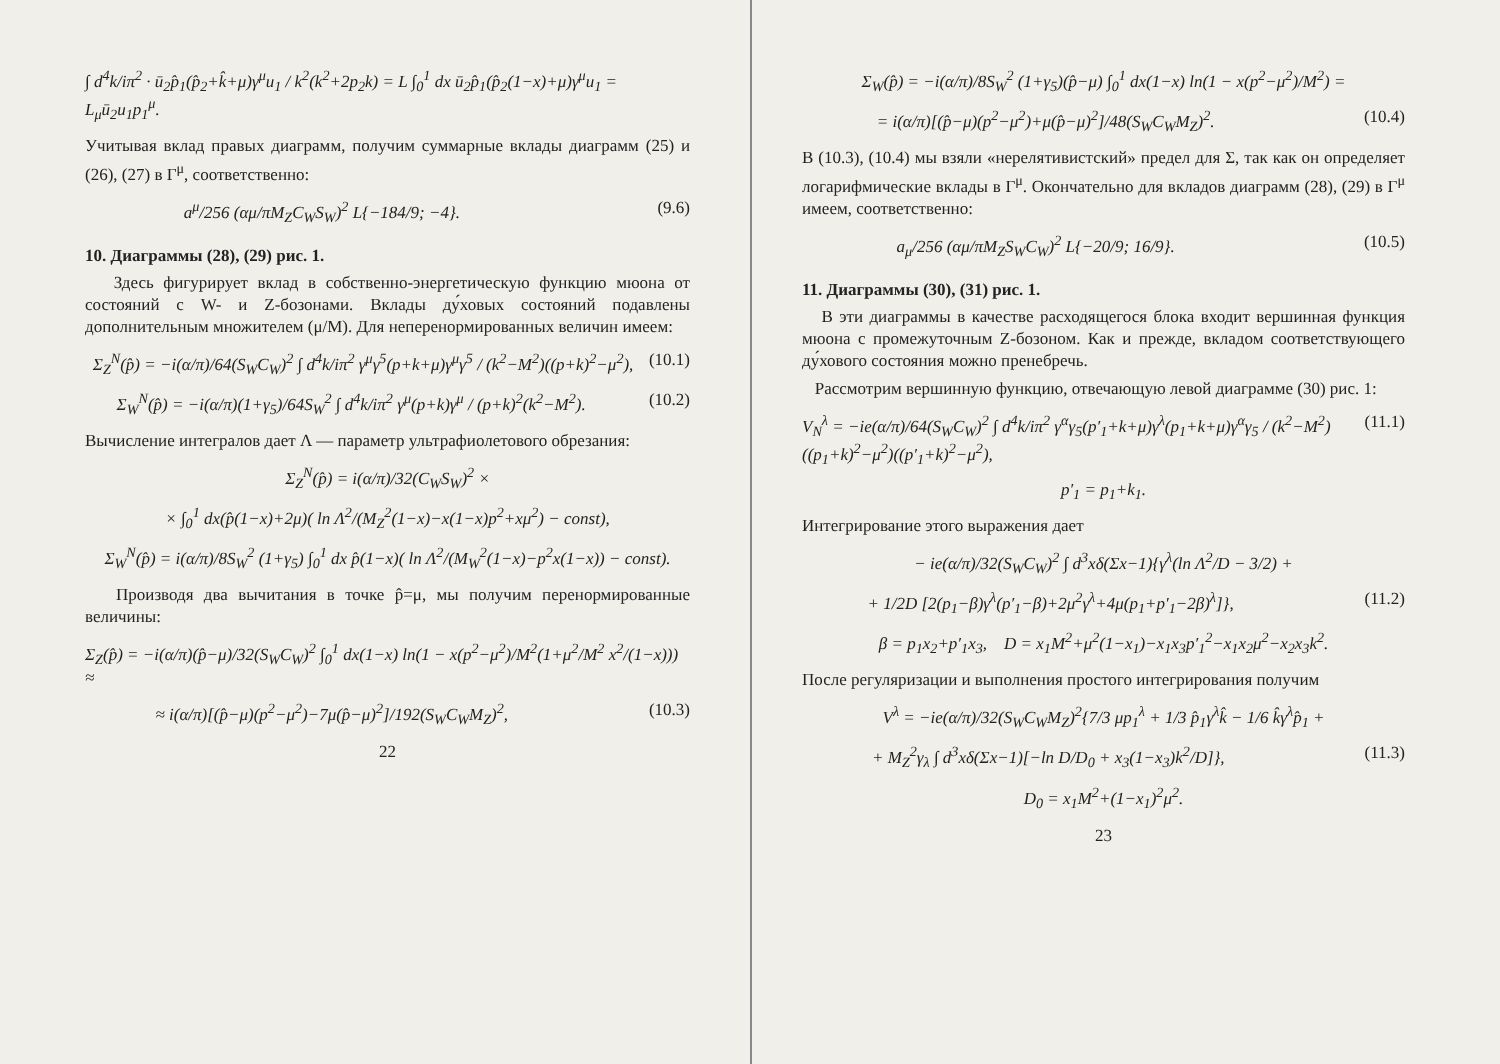∫ d<sup>4</sup>k/iπ<sup>2</sup> · ū<sub>2</sub>p̂<sub>1</sub>(p̂<sub>2</sub>+k̂+μ)γ<sup>μ</sup>u<sub>1</sub> / k<sup>2</sup>(k<sup>2</sup>+2p<sub>2</sub>k) = L ∫<sub>0</sub><sup>1</sup> dx ū<sub>2</sub>p̂<sub>1</sub>(p̂<sub>2</sub>(1−x)+μ)γ<sup>μ</sup>u<sub>1</sub> = L<sub>μ</sub>ū<sub>2</sub>u<sub>1</sub>p<sub>1</sub><sup>μ</sup>.
Учитывая вклад правых диаграмм, получим суммарные вклады диаграмм (25) и (26), (27) в Γ<sup>μ</sup>, соответственно:
a<sup>μ</sup>/256 (αμ/πM<sub>Z</sub>C<sub>W</sub>S<sub>W</sub>)<sup>2</sup> L{−184/9; −4}. (9.6)
10. Диаграммы (28), (29) рис. 1.
Здесь фигурирует вклад в собственно-энергетическую функцию мюона от состояний с W- и Z-бозонами. Вклады ду́ховых состояний подавлены дополнительным множителем (μ/M). Для неперенормированных величин имеем:
Σ<sub>Z</sub><sup>N</sup>(p̂) = −i(α/π)/64(S<sub>W</sub>C<sub>W</sub>)<sup>2</sup> ∫ d<sup>4</sup>k/iπ<sup>2</sup> γ<sup>μ</sup>γ<sup>5</sup>(p+k+μ)γ<sup>μ</sup>γ<sup>5</sup> / (k<sup>2</sup>−M<sup>2</sup>)((p+k)<sup>2</sup>−μ<sup>2</sup>), (10.1)
Σ<sub>W</sub><sup>N</sup>(p̂) = −i(α/π)(1+γ<sub>5</sub>)/64S<sub>W</sub><sup>2</sup> ∫ d<sup>4</sup>k/iπ<sup>2</sup> γ<sup>μ</sup>(p+k)γ<sup>μ</sup> / (p+k)<sup>2</sup>(k<sup>2</sup>−M<sup>2</sup>). (10.2)
Вычисление интегралов дает Λ — параметр ультрафиолетового обрезания:
Σ<sub>Z</sub><sup>N</sup>(p̂) = i(α/π)/32(C<sub>W</sub>S<sub>W</sub>)<sup>2</sup> ×
× ∫<sub>0</sub><sup>1</sup> dx(p̂(1−x)+2μ)( ln Λ<sup>2</sup>/(M<sub>Z</sub><sup>2</sup>(1−x)−x(1−x)p<sup>2</sup>+xμ<sup>2</sup>) − const),
Σ<sub>W</sub><sup>N</sup>(p̂) = i(α/π)/8S<sub>W</sub><sup>2</sup> (1+γ<sub>5</sub>) ∫<sub>0</sub><sup>1</sup> dx p̂(1−x)( ln Λ<sup>2</sup>/(M<sub>W</sub><sup>2</sup>(1−x)−p<sup>2</sup>x(1−x)) − const).
Производя два вычитания в точке p̂=μ, мы получим перенормированные величины:
Σ<sub>Z</sub>(p̂) = −i(α/π)(p̂−μ)/32(S<sub>W</sub>C<sub>W</sub>)<sup>2</sup> ∫<sub>0</sub><sup>1</sup> dx(1−x) ln(1 − x(p<sup>2</sup>−μ<sup>2</sup>)/M<sup>2</sup>(1+μ<sup>2</sup>/M<sup>2</sup> x<sup>2</sup>/(1−x))) ≈
≈ i(α/π)[(p̂−μ)(p<sup>2</sup>−μ<sup>2</sup>)−7μ(p̂−μ)<sup>2</sup>]/192(S<sub>W</sub>C<sub>W</sub>M<sub>Z</sub>)<sup>2</sup>, (10.3)
22
Σ<sub>W</sub>(p̂) = −i(α/π)/8S<sub>W</sub><sup>2</sup> (1+γ<sub>5</sub>)(p̂−μ) ∫<sub>0</sub><sup>1</sup> dx(1−x) ln(1 − x(p<sup>2</sup>−μ<sup>2</sup>)/M<sup>2</sup>) =
= i(α/π)[(p̂−μ)(p<sup>2</sup>−μ<sup>2</sup>)+μ(p̂−μ)<sup>2</sup>]/48(S<sub>W</sub>C<sub>W</sub>M<sub>Z</sub>)<sup>2</sup>. (10.4)
В (10.3), (10.4) мы взяли «нерелятивистский» предел для Σ, так как он определяет логарифмические вклады в Γ<sup>μ</sup>. Окончательно для вкладов диаграмм (28), (29) в Γ<sup>μ</sup> имеем, соответственно:
a<sub>μ</sub>/256 (αμ/πM<sub>Z</sub>S<sub>W</sub>C<sub>W</sub>)<sup>2</sup> L{−20/9; 16/9}. (10.5)
11. Диаграммы (30), (31) рис. 1.
В эти диаграммы в качестве расходящегося блока входит вершинная функция мюона с промежуточным Z-бозоном. Как и прежде, вкладом соответствующего ду́хового состояния можно пренебречь.
Рассмотрим вершинную функцию, отвечающую левой диаграмме (30) рис. 1:
V<sub>N</sub><sup>λ</sup> = −ie(α/π)/64(S<sub>W</sub>C<sub>W</sub>)<sup>2</sup> ∫ d<sup>4</sup>k/iπ<sup>2</sup> γ<sup>α</sup>γ<sub>5</sub>(p′<sub>1</sub>+k+μ)γ<sup>λ</sup>(p<sub>1</sub>+k+μ)γ<sup>α</sup>γ<sub>5</sub> / (k<sup>2</sup>−M<sup>2</sup>)((p<sub>1</sub>+k)<sup>2</sup>−μ<sup>2</sup>)((p′<sub>1</sub>+k)<sup>2</sup>−μ<sup>2</sup>), (11.1)
p′<sub>1</sub> = p<sub>1</sub>+k<sub>1</sub>.
Интегрирование этого выражения дает
− ie(α/π)/32(S<sub>W</sub>C<sub>W</sub>)<sup>2</sup> ∫ d<sup>3</sup>xδ(Σx−1){γ<sup>λ</sup>(ln Λ<sup>2</sup>/D − 3/2) +
+ 1/2D [2(p<sub>1</sub>−β)γ<sup>λ</sup>(p′<sub>1</sub>−β)+2μ<sup>2</sup>γ<sup>λ</sup>+4μ(p<sub>1</sub>+p′<sub>1</sub>−2β)<sup>λ</sup>]}, (11.2)
β = p<sub>1</sub>x<sub>2</sub>+p′<sub>1</sub>x<sub>3</sub>, D = x<sub>1</sub>M<sup>2</sup>+μ<sup>2</sup>(1−x<sub>1</sub>)−x<sub>1</sub>x<sub>3</sub>p′<sub>1</sub><sup>2</sup>−x<sub>1</sub>x<sub>2</sub>μ<sup>2</sup>−x<sub>2</sub>x<sub>3</sub>k<sup>2</sup>.
После регуляризации и выполнения простого интегрирования получим
V<sup>λ</sup> = −ie(α/π)/32(S<sub>W</sub>C<sub>W</sub>M<sub>Z</sub>)<sup>2</sup>{7/3 μp<sub>1</sub><sup>λ</sup> + 1/3 p̂<sub>1</sub>γ<sup>λ</sup>k̂ − 1/6 k̂γ<sup>λ</sup>p̂<sub>1</sub> +
+ M<sub>Z</sub><sup>2</sup>γ<sub>λ</sub> ∫ d<sup>3</sup>xδ(Σx−1)[−ln D/D<sub>0</sub> + x<sub>3</sub>(1−x<sub>3</sub>)k<sup>2</sup>/D]}, (11.3)
D<sub>0</sub> = x<sub>1</sub>M<sup>2</sup>+(1−x<sub>1</sub>)<sup>2</sup>μ<sup>2</sup>.
23